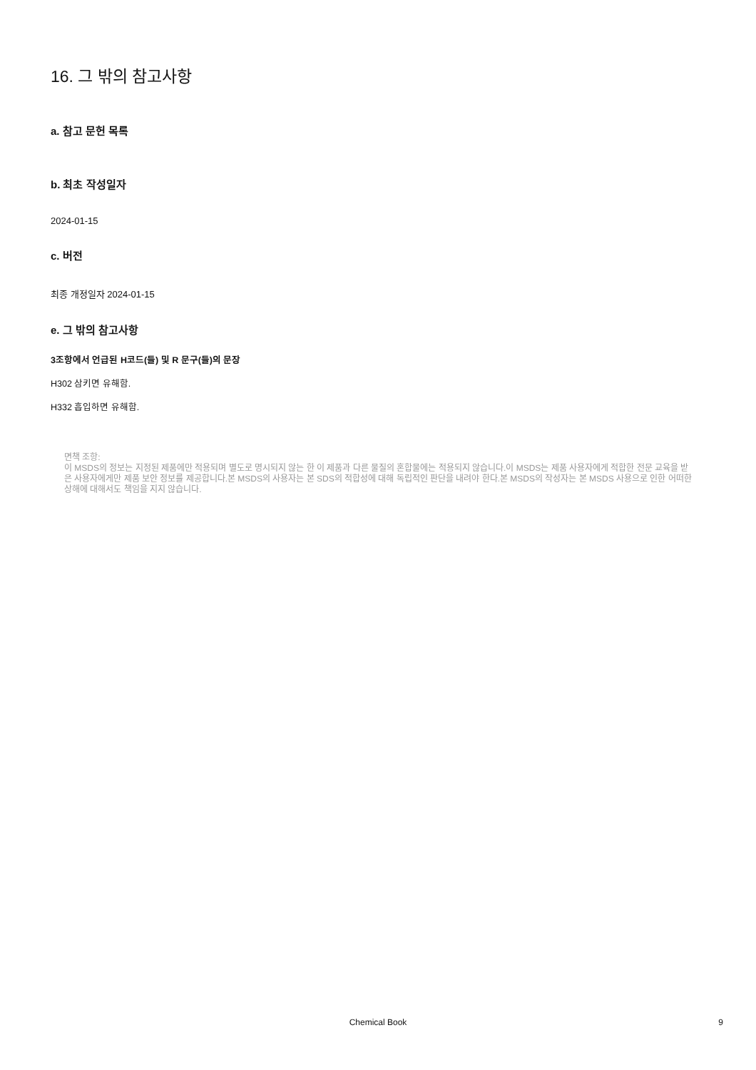16. 그 밖의 참고사항
a. 참고 문헌 목록
b. 최초 작성일자
2024-01-15
c. 버전
최종 개정일자 2024-01-15
e. 그 밖의 참고사항
3조항에서 언급된 H코드(들) 및 R 문구(들)의 문장
H302 삼키면 유해함.
H332 흡입하면 유해함.
면책 조항:
이 MSDS의 정보는 지정된 제품에만 적용되며 별도로 명시되지 않는 한 이 제품과 다른 물질의 혼합물에는 적용되지 않습니다.이 MSDS는 제품 사용자에게 적합한 전문 교육을 받은 사용자에게만 제품 보안 정보를 제공합니다.본 MSDS의 사용자는 본 SDS의 적합성에 대해 독립적인 판단을 내려야 한다.본 MSDS의 작성자는 본 MSDS 사용으로 인한 어떠한 상해에 대해서도 책임을 지지 않습니다.
Chemical Book
9